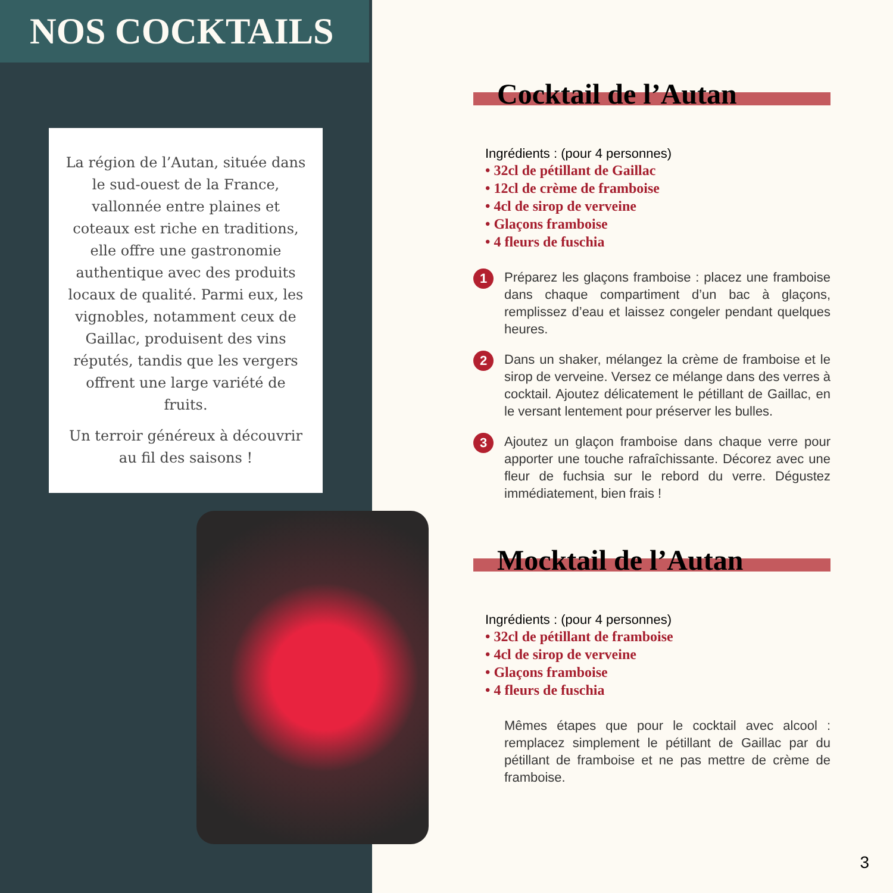NOS COCKTAILS
La région de l’Autan, située dans le sud-ouest de la France, vallonnée entre plaines et coteaux est riche en traditions, elle offre une gastronomie authentique avec des produits locaux de qualité. Parmi eux, les vignobles, notamment ceux de Gaillac, produisent des vins réputés, tandis que les vergers offrent une large variété de fruits.
Un terroir généreux à découvrir au fil des saisons !
Cocktail de l’Autan
Ingrédients : (pour 4 personnes)
• 32cl de pétillant de Gaillac
• 12cl de crème de framboise
• 4cl de sirop de verveine
• Glaçons framboise
• 4 fleurs de fuschia
1 Préparez les glaçons framboise : placez une framboise dans chaque compartiment d’un bac à glaçons, remplissez d’eau et laissez congeler pendant quelques heures.
2 Dans un shaker, mélangez la crème de framboise et le sirop de verveine. Versez ce mélange dans des verres à cocktail. Ajoutez délicatement le pétillant de Gaillac, en le versant lentement pour préserver les bulles.
3 Ajoutez un glaçon framboise dans chaque verre pour apporter une touche rafraîchissante. Décorez avec une fleur de fuchsia sur le rebord du verre. Dégustez immédiatement, bien frais !
Mocktail de l’Autan
Ingrédients : (pour 4 personnes)
• 32cl de pétillant de framboise
• 4cl de sirop de verveine
• Glaçons framboise
• 4 fleurs de fuschia
Mêmes étapes que pour le cocktail avec alcool : remplacez simplement le pétillant de Gaillac par du pétillant de framboise et ne pas mettre de crème de framboise.
3